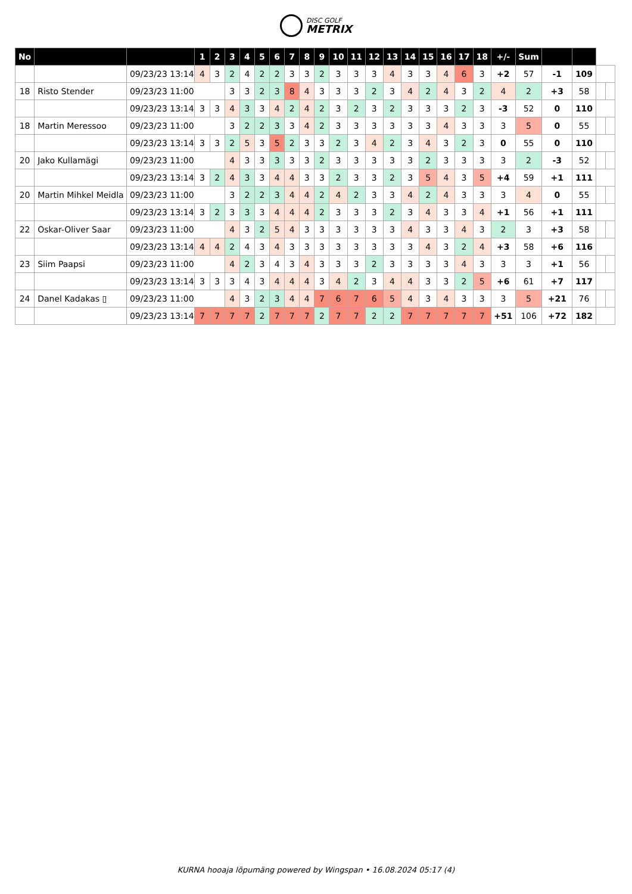DISC GOLF METRIX
| No | | | 1 | 2 | 3 | 4 | 5 | 6 | 7 | 8 | 9 | 10 | 11 | 12 | 13 | 14 | 15 | 16 | 17 | 18 | +/- | Sum | | | | |
| --- | --- | --- | --- | --- | --- | --- | --- | --- | --- | --- | --- | --- | --- | --- | --- | --- | --- | --- | --- | --- | --- | --- | --- | --- | --- | --- |
| | | 09/23/23 13:14 | 4 | 3 | 2 | 4 | 2 | 2 | 3 | 3 | 2 | 3 | 3 | 3 | 4 | 3 | 3 | 4 | 6 | 3 | +2 | 57 | -1 | 109 | | |
| 18 | Risto Stender | 09/23/23 11:00 | | | 3 | 3 | 2 | 3 | 8 | 4 | 3 | 3 | 3 | 2 | 3 | 4 | 2 | 4 | 3 | 2 | 4 | 2 | +3 | 58 | | |
| | | 09/23/23 13:14 | 3 | 3 | 4 | 3 | 3 | 4 | 2 | 4 | 2 | 3 | 2 | 3 | 2 | 3 | 3 | 3 | 2 | 3 | -3 | 52 | 0 | 110 | | |
| 18 | Martin Meressoo | 09/23/23 11:00 | | | 3 | 2 | 2 | 3 | 3 | 4 | 2 | 3 | 3 | 3 | 3 | 3 | 3 | 4 | 3 | 3 | 3 | 5 | 0 | 55 | | |
| | | 09/23/23 13:14 | 3 | 3 | 2 | 5 | 3 | 5 | 2 | 3 | 3 | 2 | 3 | 4 | 2 | 3 | 4 | 3 | 2 | 3 | 0 | 55 | 0 | 110 | | |
| 20 | Jako Kullamägi | 09/23/23 11:00 | | | 4 | 3 | 3 | 3 | 3 | 3 | 2 | 3 | 3 | 3 | 3 | 3 | 2 | 3 | 3 | 3 | 3 | 2 | -3 | 52 | | |
| | | 09/23/23 13:14 | 3 | 2 | 4 | 3 | 3 | 4 | 4 | 3 | 3 | 2 | 3 | 3 | 2 | 3 | 5 | 4 | 3 | 5 | +4 | 59 | +1 | 111 | | |
| 20 | Martin Mihkel Meidla | 09/23/23 11:00 | | | 3 | 2 | 2 | 3 | 4 | 4 | 2 | 4 | 2 | 3 | 3 | 4 | 2 | 4 | 3 | 3 | 3 | 4 | 0 | 55 | | |
| | | 09/23/23 13:14 | 3 | 2 | 3 | 3 | 3 | 4 | 4 | 4 | 2 | 3 | 3 | 3 | 2 | 3 | 4 | 3 | 3 | 4 | +1 | 56 | +1 | 111 | | |
| 22 | Oskar-Oliver Saar | 09/23/23 11:00 | | | 4 | 3 | 2 | 5 | 4 | 3 | 3 | 3 | 3 | 3 | 3 | 4 | 3 | 3 | 4 | 3 | 2 | 3 | +3 | 58 | | |
| | | 09/23/23 13:14 | 4 | 4 | 2 | 4 | 3 | 4 | 3 | 3 | 3 | 3 | 3 | 3 | 3 | 3 | 4 | 3 | 2 | 4 | +3 | 58 | +6 | 116 | | |
| 23 | Siim Paapsi | 09/23/23 11:00 | | | 4 | 2 | 3 | 4 | 3 | 4 | 3 | 3 | 3 | 2 | 3 | 3 | 3 | 3 | 4 | 3 | 3 | 3 | +1 | 56 | | |
| | | 09/23/23 13:14 | 3 | 3 | 3 | 4 | 3 | 4 | 4 | 4 | 3 | 4 | 2 | 3 | 4 | 4 | 3 | 3 | 2 | 5 | +6 | 61 | +7 | 117 | | |
| 24 | Danel Kadakas ▯ | 09/23/23 11:00 | | | 4 | 3 | 2 | 3 | 4 | 4 | 7 | 6 | 7 | 6 | 5 | 4 | 3 | 4 | 3 | 3 | 3 | 5 | +21 | 76 | | |
| | | 09/23/23 13:14 | 7 | 7 | 7 | 7 | 2 | 7 | 7 | 7 | 2 | 7 | 7 | 2 | 2 | 7 | 7 | 7 | 7 | 7 | +51 | 106 | +72 | 182 | | |
KURNA hooaja lõpumäng powered by Wingspan • 16.08.2024 05:17 (4)